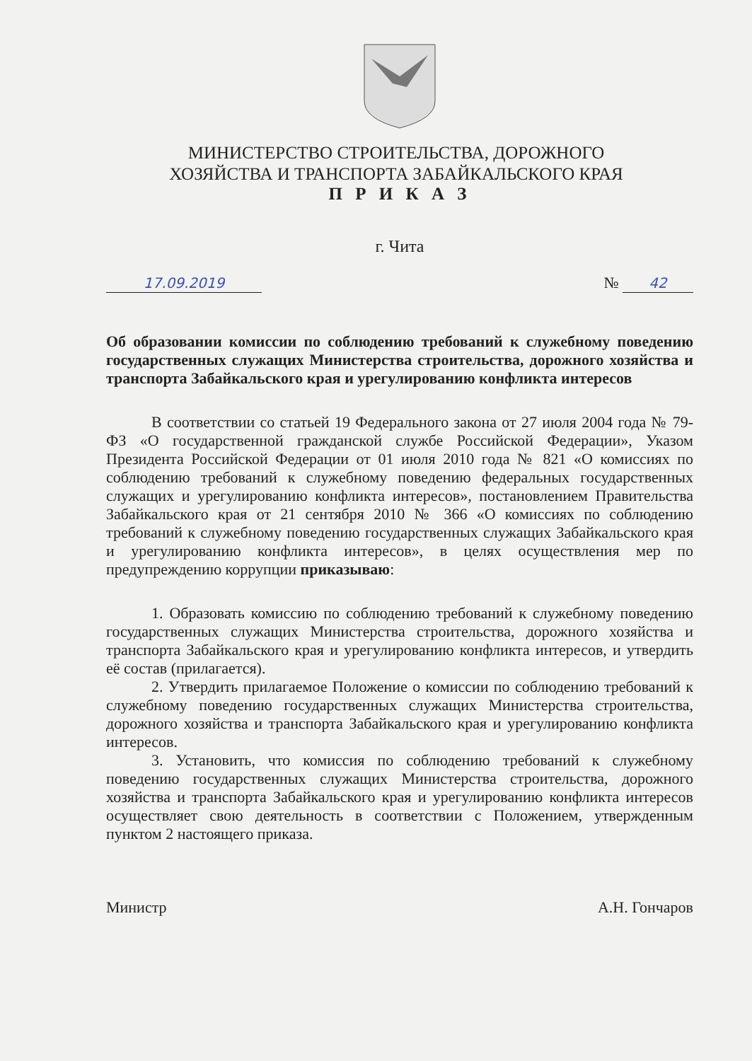МИНИСТЕРСТВО СТРОИТЕЛЬСТВА, ДОРОЖНОГО
ХОЗЯЙСТВА И ТРАНСПОРТА ЗАБАЙКАЛЬСКОГО КРАЯ
П Р И К А З
г. Чита
17.09.2019 № 42
Об образовании комиссии по соблюдению требований к служебному поведению государственных служащих Министерства строительства, дорожного хозяйства и транспорта Забайкальского края и урегулированию конфликта интересов
В соответствии со статьей 19 Федерального закона от 27 июля 2004 года № 79-ФЗ «О государственной гражданской службе Российской Федерации», Указом Президента Российской Федерации от 01 июля 2010 года № 821 «О комиссиях по соблюдению требований к служебному поведению федеральных государственных служащих и урегулированию конфликта интересов», постановлением Правительства Забайкальского края от 21 сентября 2010 № 366 «О комиссиях по соблюдению требований к служебному поведению государственных служащих Забайкальского края и урегулированию конфликта интересов», в целях осуществления мер по предупреждению коррупции приказываю:
1. Образовать комиссию по соблюдению требований к служебному поведению государственных служащих Министерства строительства, дорожного хозяйства и транспорта Забайкальского края и урегулированию конфликта интересов, и утвердить её состав (прилагается).
2. Утвердить прилагаемое Положение о комиссии по соблюдению требований к служебному поведению государственных служащих Министерства строительства, дорожного хозяйства и транспорта Забайкальского края и урегулированию конфликта интересов.
3. Установить, что комиссия по соблюдению требований к служебному поведению государственных служащих Министерства строительства, дорожного хозяйства и транспорта Забайкальского края и урегулированию конфликта интересов осуществляет свою деятельность в соответствии с Положением, утвержденным пунктом 2 настоящего приказа.
Министр А.Н. Гончаров